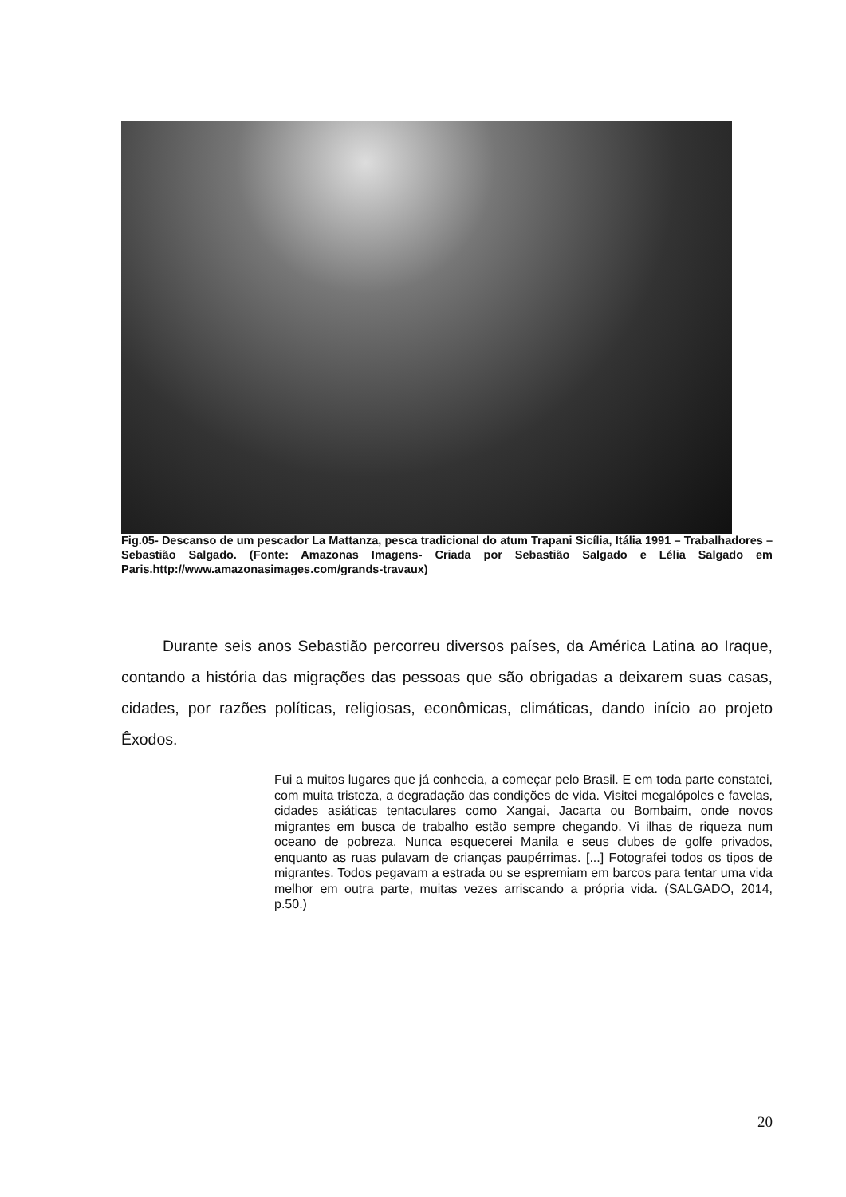Fig.05- Descanso de um pescador La Mattanza, pesca tradicional do atum Trapani Sicília, Itália 1991 – Trabalhadores – Sebastião Salgado. (Fonte: Amazonas Imagens- Criada por Sebastião Salgado e Lélia Salgado em Paris.http://www.amazonasimages.com/grands-travaux)
Durante seis anos Sebastião percorreu diversos países, da América Latina ao Iraque, contando a história das migrações das pessoas que são obrigadas a deixarem suas casas, cidades, por razões políticas, religiosas, econômicas, climáticas, dando início ao projeto Êxodos.
Fui a muitos lugares que já conhecia, a começar pelo Brasil. E em toda parte constatei, com muita tristeza, a degradação das condições de vida. Visitei megalópoles e favelas, cidades asiáticas tentaculares como Xangai, Jacarta ou Bombaim, onde novos migrantes em busca de trabalho estão sempre chegando. Vi ilhas de riqueza num oceano de pobreza. Nunca esquecerei Manila e seus clubes de golfe privados, enquanto as ruas pulavam de crianças paupérrimas. [...] Fotografei todos os tipos de migrantes. Todos pegavam a estrada ou se espremiam em barcos para tentar uma vida melhor em outra parte, muitas vezes arriscando a própria vida. (SALGADO, 2014, p.50.)
20